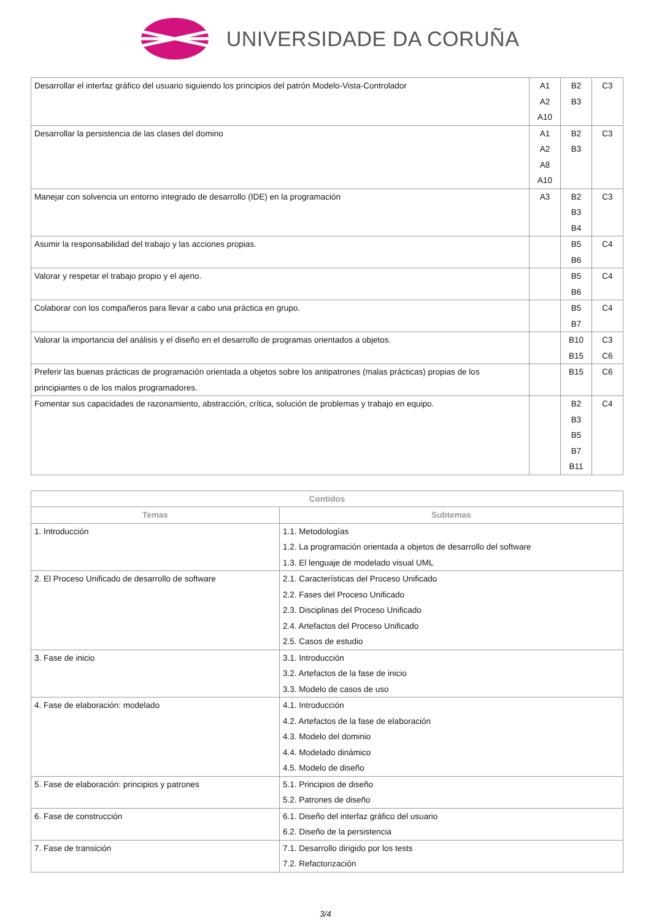UNIVERSIDADE DA CORUÑA
| Desarrollar el interfaz gráfico del usuario siguiendo los principios del patrón Modelo-Vista-Controlador | A1 A2 A10 | B2 B3 | C3 |
| Desarrollar la persistencia de las clases del domino | A1 A2 A8 A10 | B2 B3 | C3 |
| Manejar con solvencia un entorno integrado de desarrollo (IDE) en la programación | A3 | B2 B3 B4 | C3 |
| Asumir la responsabilidad del trabajo y las acciones propias. | | B5 B6 | C4 |
| Valorar y respetar el trabajo propio y el ajeno. | | B5 B6 | C4 |
| Colaborar con los compañeros para llevar a cabo una práctica en grupo. | | B5 B7 | C4 |
| Valorar la importancia del análisis y el diseño en el desarrollo de programas orientados a objetos. | | B10 B15 | C3 C6 |
| Preferir las buenas prácticas de programación orientada a objetos sobre los antipatrones (malas prácticas) propias de los principiantes o de los malos programadores. | | B15 | C6 |
| Fomentar sus capacidades de razonamiento, abstracción, crítica, solución de problemas y trabajo en equipo. | | B2 B3 B5 B7 B11 | C4 |
| Contidos | |
| --- | --- |
| Temas | Subtemas |
| 1. Introducción | 1.1. Metodologías 1.2. La programación orientada a objetos de desarrollo del software 1.3. El lenguaje de modelado visual UML |
| 2. El Proceso Unificado de desarrollo de software | 2.1. Características del Proceso Unificado 2.2. Fases del Proceso Unificado 2.3. Disciplinas del Proceso Unificado 2.4. Artefactos del Proceso Unificado 2.5. Casos de estudio |
| 3. Fase de inicio | 3.1. Introducción 3.2. Artefactos de la fase de inicio 3.3. Modelo de casos de uso |
| 4. Fase de elaboración: modelado | 4.1. Introducción 4.2. Artefactos de la fase de elaboración 4.3. Modelo del dominio 4.4. Modelado dinámico 4.5. Modelo de diseño |
| 5. Fase de elaboración: principios y patrones | 5.1. Principios de diseño 5.2. Patrones de diseño |
| 6. Fase de construcción | 6.1. Diseño del interfaz gráfico del usuario 6.2. Diseño de la persistencia |
| 7. Fase de transición | 7.1. Desarrollo dirigido por los tests 7.2. Refactorización |
3/4